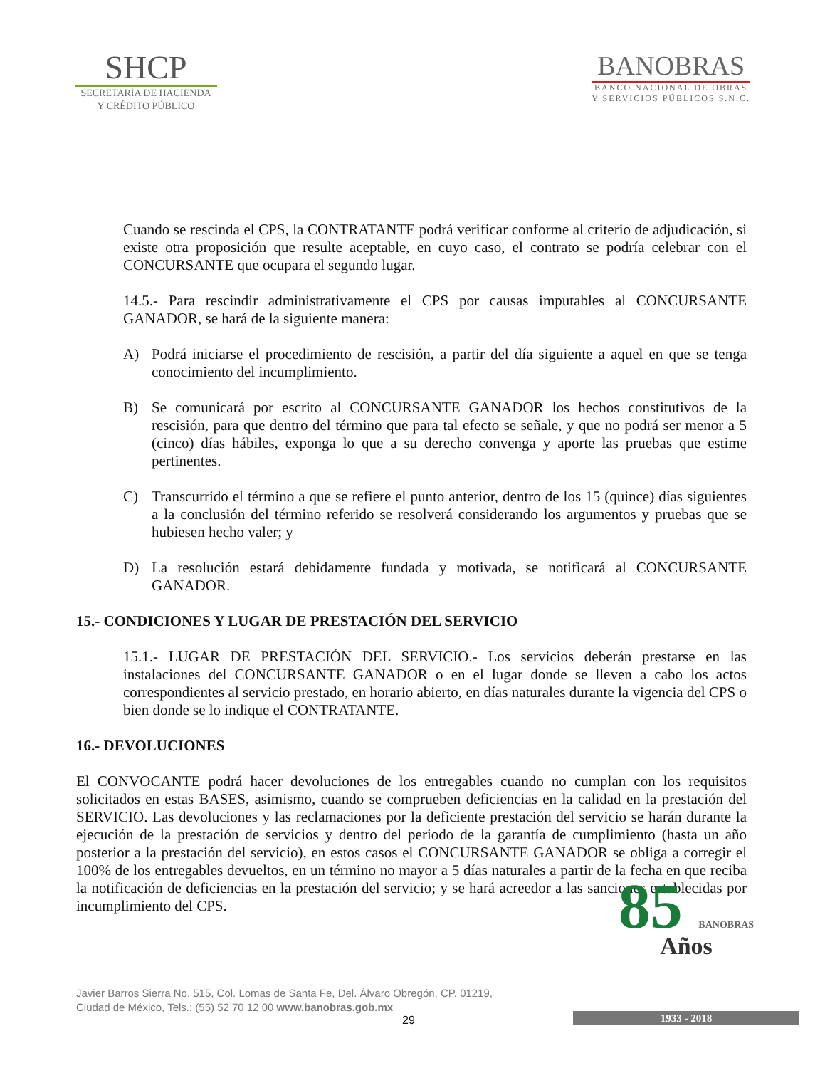SHCP
SECRETARÍA DE HACIENDA
Y CRÉDITO PÚBLICO
BANOBRAS
BANCO NACIONAL DE OBRAS
Y SERVICIOS PÚBLICOS S.N.C.
Cuando se rescinda el CPS, la CONTRATANTE podrá verificar conforme al criterio de adjudicación, si existe otra proposición que resulte aceptable, en cuyo caso, el contrato se podría celebrar con el CONCURSANTE que ocupara el segundo lugar.
14.5.- Para rescindir administrativamente el CPS por causas imputables al CONCURSANTE GANADOR, se hará de la siguiente manera:
A) Podrá iniciarse el procedimiento de rescisión, a partir del día siguiente a aquel en que se tenga conocimiento del incumplimiento.
B) Se comunicará por escrito al CONCURSANTE GANADOR los hechos constitutivos de la rescisión, para que dentro del término que para tal efecto se señale, y que no podrá ser menor a 5 (cinco) días hábiles, exponga lo que a su derecho convenga y aporte las pruebas que estime pertinentes.
C) Transcurrido el término a que se refiere el punto anterior, dentro de los 15 (quince) días siguientes a la conclusión del término referido se resolverá considerando los argumentos y pruebas que se hubiesen hecho valer; y
D) La resolución estará debidamente fundada y motivada, se notificará al CONCURSANTE GANADOR.
15.- CONDICIONES Y LUGAR DE PRESTACIÓN DEL SERVICIO
15.1.- LUGAR DE PRESTACIÓN DEL SERVICIO.- Los servicios deberán prestarse en las instalaciones del CONCURSANTE GANADOR o en el lugar donde se lleven a cabo los actos correspondientes al servicio prestado, en horario abierto, en días naturales durante la vigencia del CPS o bien donde se lo indique el CONTRATANTE.
16.- DEVOLUCIONES
El CONVOCANTE podrá hacer devoluciones de los entregables cuando no cumplan con los requisitos solicitados en estas BASES, asimismo, cuando se comprueben deficiencias en la calidad en la prestación del SERVICIO. Las devoluciones y las reclamaciones por la deficiente prestación del servicio se harán durante la ejecución de la prestación de servicios y dentro del periodo de la garantía de cumplimiento (hasta un año posterior a la prestación del servicio), en estos casos el CONCURSANTE GANADOR se obliga a corregir el 100% de los entregables devueltos, en un término no mayor a 5 días naturales a partir de la fecha en que reciba la notificación de deficiencias en la prestación del servicio; y se hará acreedor a las sanciones establecidas por incumplimiento del CPS.
Javier Barros Sierra No. 515, Col. Lomas de Santa Fe, Del. Álvaro Obregón, CP. 01219,
Ciudad de México, Tels.: (55) 52 70 12 00 www.banobras.gob.mx
29
85 BANOBRAS
Años
1933 - 2018